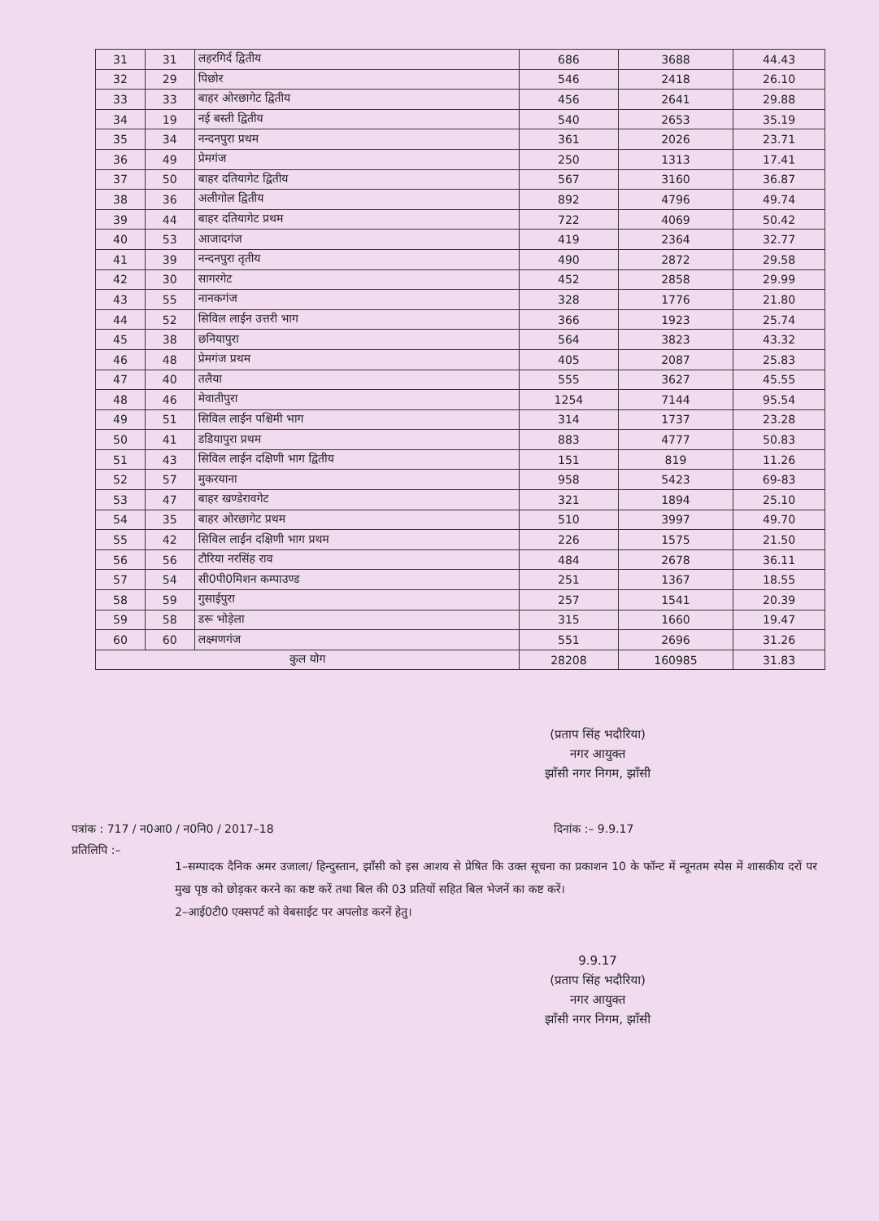| 31 | 31 | लहरगिर्द द्वितीय | 686 | 3688 | 44.43 |
| 32 | 29 | पिछोर | 546 | 2418 | 26.10 |
| 33 | 33 | बाहर ओरछागेट द्वितीय | 456 | 2641 | 29.88 |
| 34 | 19 | नई बस्ती द्वितीय | 540 | 2653 | 35.19 |
| 35 | 34 | नन्दनपुरा प्रथम | 361 | 2026 | 23.71 |
| 36 | 49 | प्रेमगंज | 250 | 1313 | 17.41 |
| 37 | 50 | बाहर दतियागेट द्वितीय | 567 | 3160 | 36.87 |
| 38 | 36 | अलीगोल द्वितीय | 892 | 4796 | 49.74 |
| 39 | 44 | बाहर दतियागेट प्रथम | 722 | 4069 | 50.42 |
| 40 | 53 | आजादगंज | 419 | 2364 | 32.77 |
| 41 | 39 | नन्दनपुरा तृतीय | 490 | 2872 | 29.58 |
| 42 | 30 | सागरगेट | 452 | 2858 | 29.99 |
| 43 | 55 | नानकगंज | 328 | 1776 | 21.80 |
| 44 | 52 | सिविल लाईन उत्तरी भाग | 366 | 1923 | 25.74 |
| 45 | 38 | छनियापुरा | 564 | 3823 | 43.32 |
| 46 | 48 | प्रेमगंज प्रथम | 405 | 2087 | 25.83 |
| 47 | 40 | तलैया | 555 | 3627 | 45.55 |
| 48 | 46 | मेवातीपुरा | 1254 | 7144 | 95.54 |
| 49 | 51 | सिविल लाईन पश्चिमी भाग | 314 | 1737 | 23.28 |
| 50 | 41 | डडियापुरा प्रथम | 883 | 4777 | 50.83 |
| 51 | 43 | सिविल लाईन दक्षिणी भाग द्वितीय | 151 | 819 | 11.26 |
| 52 | 57 | मुकरयाना | 958 | 5423 | 69-83 |
| 53 | 47 | बाहर खण्डेरावगेट | 321 | 1894 | 25.10 |
| 54 | 35 | बाहर ओरछागेट प्रथम | 510 | 3997 | 49.70 |
| 55 | 42 | सिविल लाईन दक्षिणी भाग प्रथम | 226 | 1575 | 21.50 |
| 56 | 56 | टौरिया नरसिंह राव | 484 | 2678 | 36.11 |
| 57 | 54 | सी0पी0मिशन कम्पाउण्ड | 251 | 1367 | 18.55 |
| 58 | 59 | गुसाईपुरा | 257 | 1541 | 20.39 |
| 59 | 58 | डरू भोड़ेला | 315 | 1660 | 19.47 |
| 60 | 60 | लक्ष्मणगंज | 551 | 2696 | 31.26 |
| कुल योग | | | 28208 | 160985 | 31.83 |
(प्रताप सिंह भदौरिया)
नगर आयुक्त
झाँसी नगर निगम, झाँसी
पत्रांक : 717 / न0आ0 / न0नि0 / 2017–18 दिनांक :– 9.9.17
प्रतिलिपि :–
1–सम्पादक दैनिक अमर उजाला/ हिन्दुस्तान, झाँसी को इस आशय से प्रेषित कि उक्त सूचना का प्रकाशन 10 के फॉन्ट में न्यूनतम स्पेस में शासकीय दरों पर मुख पृष्ठ को छोड़कर करने का कष्ट करें तथा बिल की 03 प्रतियों सहित बिल भेजनें का कष्ट करें।
2–आई0टी0 एक्सपर्ट को वेबसाईट पर अपलोड करनें हेतु।
9.9.17
(प्रताप सिंह भदौरिया)
नगर आयुक्त
झाँसी नगर निगम, झाँसी